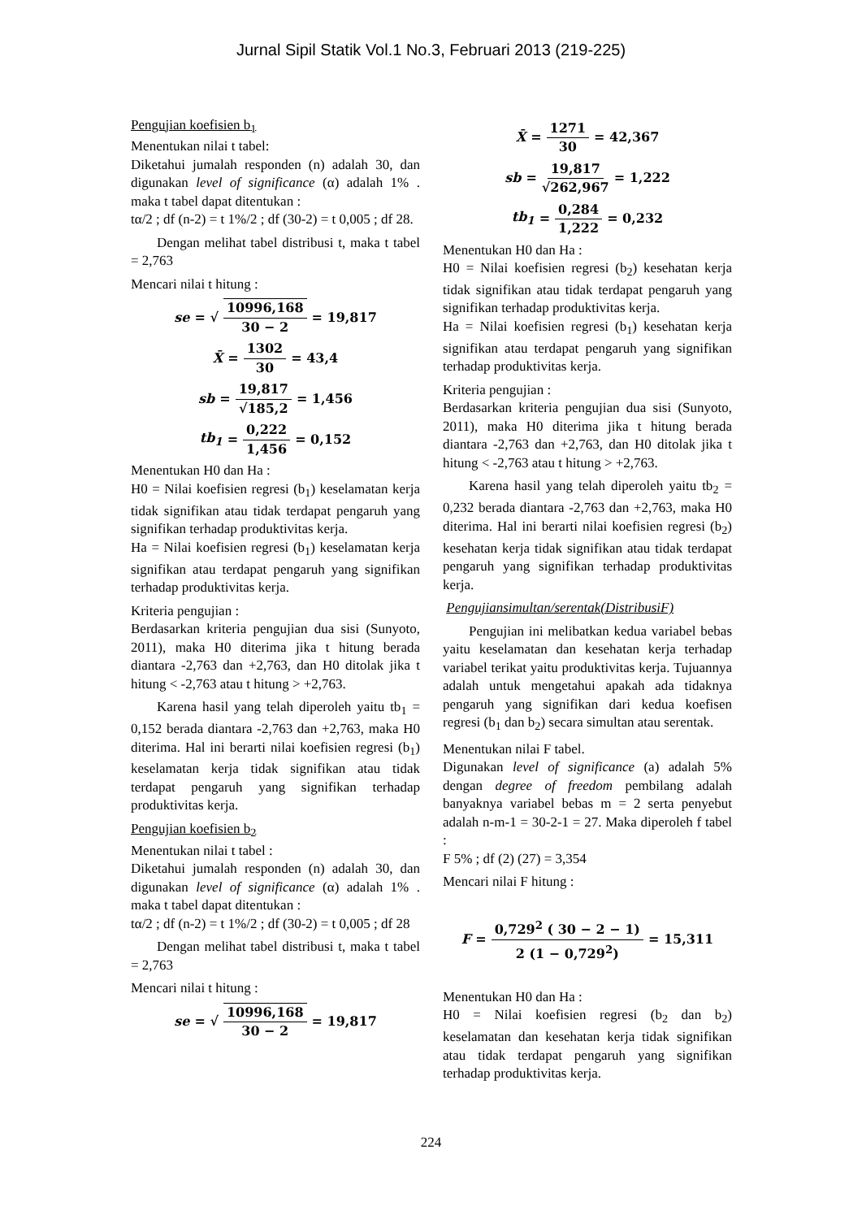Jurnal Sipil Statik Vol.1 No.3, Februari 2013 (219-225)
Pengujian koefisien b<sub>1</sub>
Menentukan nilai t tabel:
Diketahui jumalah responden (n) adalah 30, dan digunakan level of significance (α) adalah 1% . maka t tabel dapat ditentukan :
tα/2 ; df (n-2) = t 1%/2 ; df (30-2) = t 0,005 ; df 28.
Dengan melihat tabel distribusi t, maka t tabel = 2,763
Mencari nilai t hitung :
se = √ 10996,168 30 − 2 = 19,817
X̄ = 1302 30 = 43,4
sb = 19,817 √185,2 = 1,456
tb<sub>1</sub> = 0,222 1,456 = 0,152
Menentukan H0 dan Ha :
H0 = Nilai koefisien regresi (b<sub>1</sub>) keselamatan kerja tidak signifikan atau tidak terdapat pengaruh yang signifikan terhadap produktivitas kerja.
Ha = Nilai koefisien regresi (b<sub>1</sub>) keselamatan kerja signifikan atau terdapat pengaruh yang signifikan terhadap produktivitas kerja.
Kriteria pengujian :
Berdasarkan kriteria pengujian dua sisi (Sunyoto, 2011), maka H0 diterima jika t hitung berada diantara -2,763 dan +2,763, dan H0 ditolak jika t hitung < -2,763 atau t hitung > +2,763.
Karena hasil yang telah diperoleh yaitu tb<sub>1</sub> = 0,152 berada diantara -2,763 dan +2,763, maka H0 diterima. Hal ini berarti nilai koefisien regresi (b<sub>1</sub>) keselamatan kerja tidak signifikan atau tidak terdapat pengaruh yang signifikan terhadap produktivitas kerja.
Pengujian koefisien b<sub>2</sub>
Menentukan nilai t tabel :
Diketahui jumalah responden (n) adalah 30, dan digunakan level of significance (α) adalah 1% . maka t tabel dapat ditentukan :
tα/2 ; df (n-2) = t 1%/2 ; df (30-2) = t 0,005 ; df 28
Dengan melihat tabel distribusi t, maka t tabel = 2,763
Mencari nilai t hitung :
se = √ 10996,168 30 − 2 = 19,817
X̄ = 1271 30 = 42,367
sb = 19,817 √262,967 = 1,222
tb<sub>1</sub> = 0,284 1,222 = 0,232
Menentukan H0 dan Ha :
H0 = Nilai koefisien regresi (b<sub>2</sub>) kesehatan kerja tidak signifikan atau tidak terdapat pengaruh yang signifikan terhadap produktivitas kerja.
Ha = Nilai koefisien regresi (b<sub>1</sub>) kesehatan kerja signifikan atau terdapat pengaruh yang signifikan terhadap produktivitas kerja.
Kriteria pengujian :
Berdasarkan kriteria pengujian dua sisi (Sunyoto, 2011), maka H0 diterima jika t hitung berada diantara -2,763 dan +2,763, dan H0 ditolak jika t hitung < -2,763 atau t hitung > +2,763.
Karena hasil yang telah diperoleh yaitu tb<sub>2</sub> = 0,232 berada diantara -2,763 dan +2,763, maka H0 diterima. Hal ini berarti nilai koefisien regresi (b<sub>2</sub>) kesehatan kerja tidak signifikan atau tidak terdapat pengaruh yang signifikan terhadap produktivitas kerja.
Pengujiansimultan/serentak(DistribusiF)
Pengujian ini melibatkan kedua variabel bebas yaitu keselamatan dan kesehatan kerja terhadap variabel terikat yaitu produktivitas kerja. Tujuannya adalah untuk mengetahui apakah ada tidaknya pengaruh yang signifikan dari kedua koefisen regresi (b<sub>1</sub> dan b<sub>2</sub>) secara simultan atau serentak.
Menentukan nilai F tabel.
Digunakan level of significance (a) adalah 5% dengan degree of freedom pembilang adalah banyaknya variabel bebas m = 2 serta penyebut adalah n-m-1 = 30-2-1 = 27. Maka diperoleh f tabel :
F 5% ; df (2) (27) = 3,354
Mencari nilai F hitung :
F = 0,729<sup>2</sup> ( 30 − 2 − 1) 2 (1 − 0,729<sup>2</sup>) = 15,311
Menentukan H0 dan Ha :
H0 = Nilai koefisien regresi (b<sub>2</sub> dan b<sub>2</sub>) keselamatan dan kesehatan kerja tidak signifikan atau tidak terdapat pengaruh yang signifikan terhadap produktivitas kerja.
224